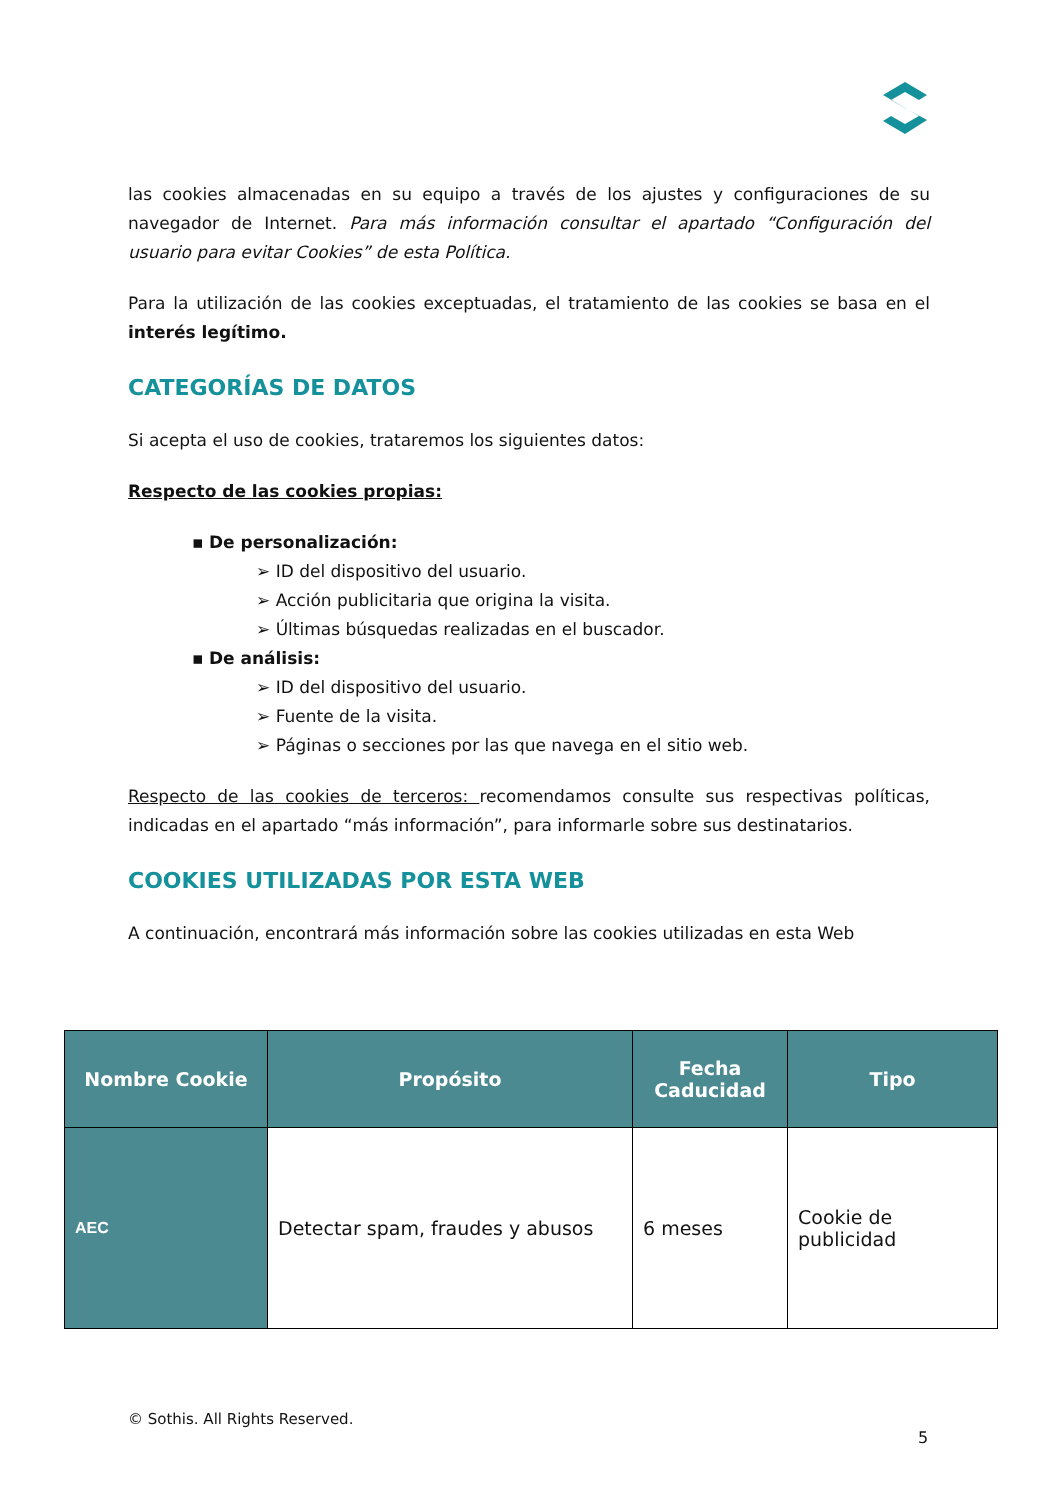las cookies almacenadas en su equipo a través de los ajustes y configuraciones de su navegador de Internet. Para más información consultar el apartado “Configuración del usuario para evitar Cookies” de esta Política.
Para la utilización de las cookies exceptuadas, el tratamiento de las cookies se basa en el interés legítimo.
CATEGORÍAS DE DATOS
Si acepta el uso de cookies, trataremos los siguientes datos:
Respecto de las cookies propias:
▪ De personalización:
➢ ID del dispositivo del usuario.
➢ Acción publicitaria que origina la visita.
➢ Últimas búsquedas realizadas en el buscador.
▪ De análisis:
➢ ID del dispositivo del usuario.
➢ Fuente de la visita.
➢ Páginas o secciones por las que navega en el sitio web.
Respecto de las cookies de terceros: recomendamos consulte sus respectivas políticas, indicadas en el apartado “más información”, para informarle sobre sus destinatarios.
COOKIES UTILIZADAS POR ESTA WEB
A continuación, encontrará más información sobre las cookies utilizadas en esta Web
| Nombre Cookie | Propósito | Fecha Caducidad | Tipo |
| --- | --- | --- | --- |
| AEC | Detectar spam, fraudes y abusos | 6 meses | Cookie de publicidad |
© Sothis. All Rights Reserved.
5